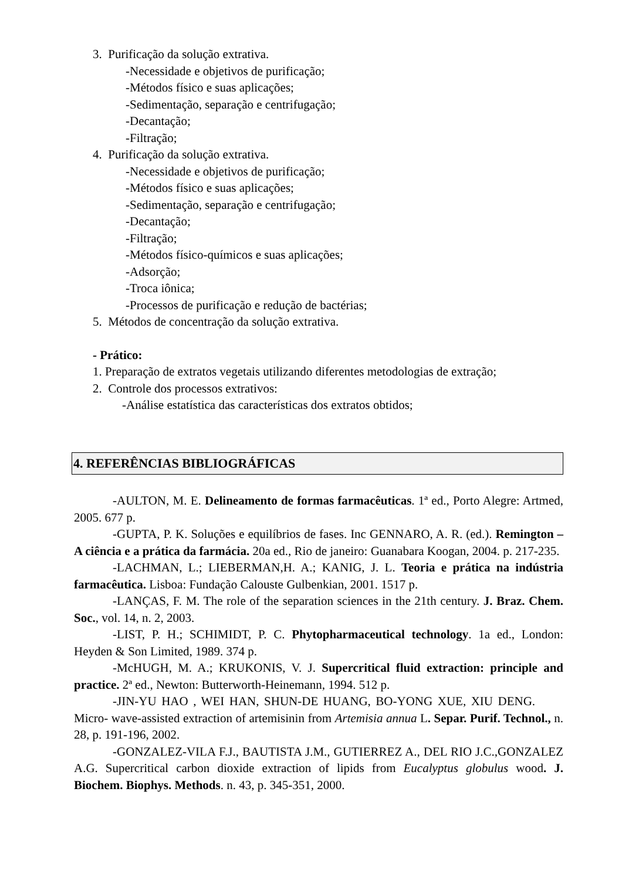3. Purificação da solução extrativa.
-Necessidade e objetivos de purificação;
-Métodos físico e suas aplicações;
-Sedimentação, separação e centrifugação;
-Decantação;
-Filtração;
4. Purificação da solução extrativa.
-Necessidade e objetivos de purificação;
-Métodos físico e suas aplicações;
-Sedimentação, separação e centrifugação;
-Decantação;
-Filtração;
-Métodos físico-químicos e suas aplicações;
-Adsorção;
-Troca iônica;
-Processos de purificação e redução de bactérias;
5. Métodos de concentração da solução extrativa.
- Prático:
1. Preparação de extratos vegetais utilizando diferentes metodologias de extração;
2. Controle dos processos extrativos:
-Análise estatística das características dos extratos obtidos;
4. REFERÊNCIAS BIBLIOGRÁFICAS
-AULTON, M. E. Delineamento de formas farmacêuticas. 1ª ed., Porto Alegre: Artmed, 2005. 677 p.
-GUPTA, P. K. Soluções e equilíbrios de fases. Inc GENNARO, A. R. (ed.). Remington – A ciência e a prática da farmácia. 20a ed., Rio de janeiro: Guanabara Koogan, 2004. p. 217-235.
-LACHMAN, L.; LIEBERMAN,H. A.; KANIG, J. L. Teoria e prática na indústria farmacêutica. Lisboa: Fundação Calouste Gulbenkian, 2001. 1517 p.
-LANÇAS, F. M. The role of the separation sciences in the 21th century. J. Braz. Chem. Soc., vol. 14, n. 2, 2003.
-LIST, P. H.; SCHIMIDT, P. C. Phytopharmaceutical technology. 1a ed., London: Heyden & Son Limited, 1989. 374 p.
-McHUGH, M. A.; KRUKONIS, V. J. Supercritical fluid extraction: principle and practice. 2ª ed., Newton: Butterworth-Heinemann, 1994. 512 p.
-JIN-YU HAO , WEI HAN, SHUN-DE HUANG, BO-YONG XUE, XIU DENG. Micro- wave-assisted extraction of artemisinin from Artemisia annua L. Separ. Purif. Technol., n. 28, p. 191-196, 2002.
-GONZALEZ-VILA F.J., BAUTISTA J.M., GUTIERREZ A., DEL RIO J.C.,GONZALEZ A.G. Supercritical carbon dioxide extraction of lipids from Eucalyptus globulus wood. J. Biochem. Biophys. Methods. n. 43, p. 345-351, 2000.